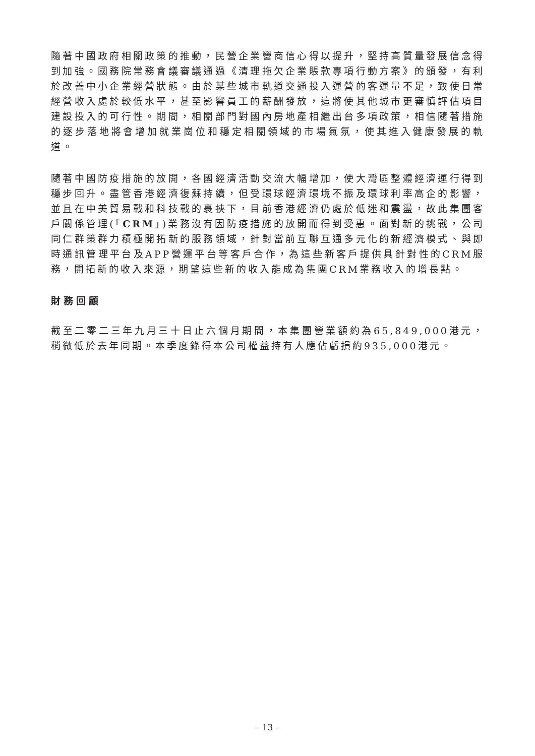隨著中國政府相關政策的推動，民營企業營商信心得以提升，堅持高質量發展信念得到加強。國務院常務會議審議通過《清理拖欠企業賬款專項行動方案》的頒發，有利於改善中小企業經營狀態。由於某些城市軌道交通投入運營的客運量不足，致使日常經營收入處於較低水平，甚至影響員工的薪酬發放，這將使其他城市更審慎評估項目建設投入的可行性。期間，相關部門對國內房地產相繼出台多項政策，相信隨著措施的逐步落地將會增加就業崗位和穩定相關領域的市場氣氛，使其進入健康發展的軌道。
隨著中國防疫措施的放開，各國經濟活動交流大幅增加，使大灣區整體經濟運行得到穩步回升。盡管香港經濟復蘇持續，但受環球經濟環境不振及環球利率高企的影響，並且在中美貿易戰和科技戰的裹挾下，目前香港經濟仍處於低迷和震盪，故此集團客戶關係管理(「CRM」)業務沒有因防疫措施的放開而得到受惠。面對新的挑戰，公司同仁群策群力積極開拓新的服務領域，針對當前互聯互通多元化的新經濟模式、與即時通訊管理平台及APP營運平台等客戶合作，為這些新客戶提供具針對性的CRM服務，開拓新的收入來源，期望這些新的收入能成為集團CRM業務收入的增長點。
財務回顧
截至二零二三年九月三十日止六個月期間，本集團營業額約為65,849,000港元，稍微低於去年同期。本季度錄得本公司權益持有人應佔虧損約935,000港元。
– 13 –